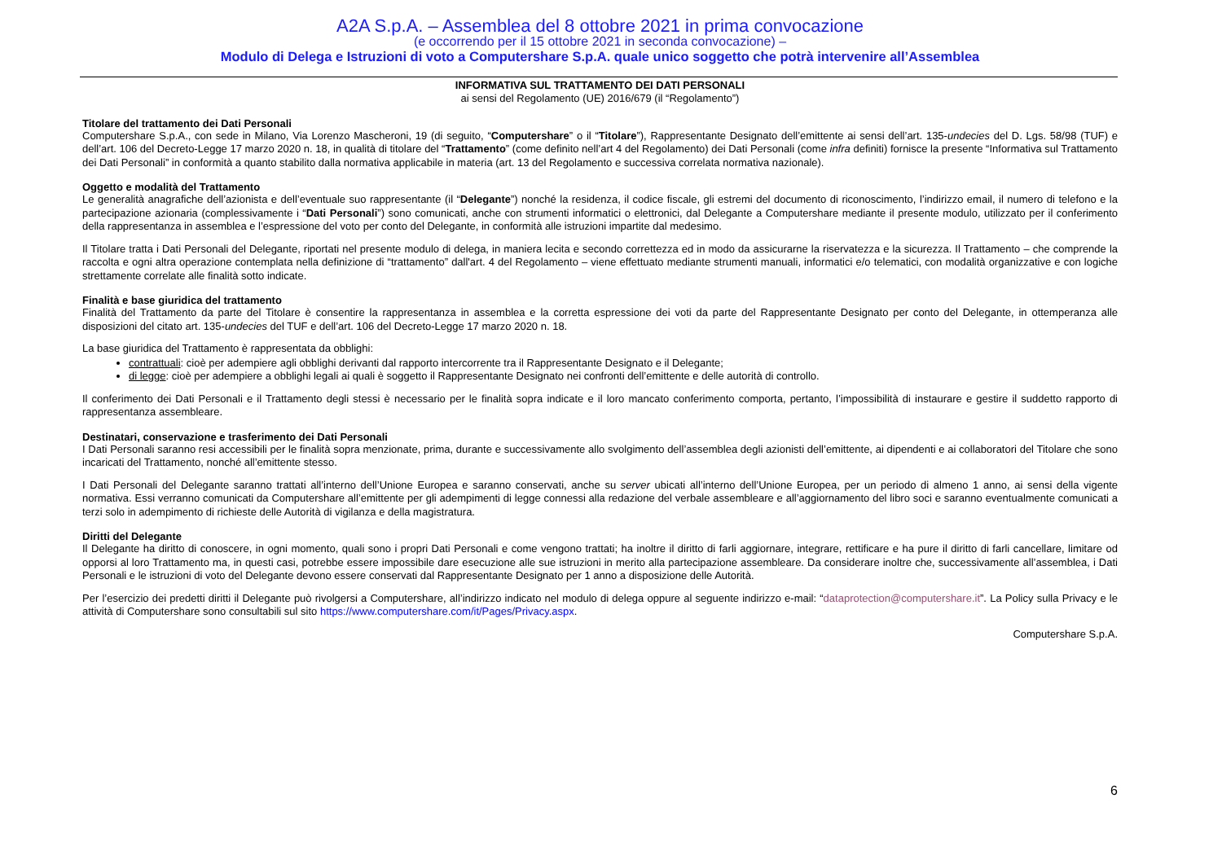A2A S.p.A. – Assemblea del 8 ottobre 2021 in prima convocazione
(e occorrendo per il 15 ottobre 2021 in seconda convocazione) –
Modulo di Delega e Istruzioni di voto a Computershare S.p.A. quale unico soggetto che potrà intervenire all’Assemblea
INFORMATIVA SUL TRATTAMENTO DEI DATI PERSONALI
ai sensi del Regolamento (UE) 2016/679 (il “Regolamento”)
Titolare del trattamento dei Dati Personali
Computershare S.p.A., con sede in Milano, Via Lorenzo Mascheroni, 19 (di seguito, “Computershare” o il “Titolare”), Rappresentante Designato dell’emittente ai sensi dell’art. 135-undecies del D. Lgs. 58/98 (TUF) e dell’art. 106 del Decreto-Legge 17 marzo 2020 n. 18, in qualità di titolare del “Trattamento” (come definito nell’art 4 del Regolamento) dei Dati Personali (come infra definiti) fornisce la presente “Informativa sul Trattamento dei Dati Personali” in conformità a quanto stabilito dalla normativa applicabile in materia (art. 13 del Regolamento e successiva correlata normativa nazionale).
Oggetto e modalità del Trattamento
Le generalità anagrafiche dell’azionista e dell’eventuale suo rappresentante (il “Delegante”) nonché la residenza, il codice fiscale, gli estremi del documento di riconoscimento, l’indirizzo email, il numero di telefono e la partecipazione azionaria (complessivamente i “Dati Personali”) sono comunicati, anche con strumenti informatici o elettronici, dal Delegante a Computershare mediante il presente modulo, utilizzato per il conferimento della rappresentanza in assemblea e l’espressione del voto per conto del Delegante, in conformità alle istruzioni impartite dal medesimo.
Il Titolare tratta i Dati Personali del Delegante, riportati nel presente modulo di delega, in maniera lecita e secondo correttezza ed in modo da assicurarne la riservatezza e la sicurezza. Il Trattamento – che comprende la raccolta e ogni altra operazione contemplata nella definizione di “trattamento” dall'art. 4 del Regolamento – viene effettuato mediante strumenti manuali, informatici e/o telematici, con modalità organizzative e con logiche strettamente correlate alle finalità sotto indicate.
Finalità e base giuridica del trattamento
Finalità del Trattamento da parte del Titolare è consentire la rappresentanza in assemblea e la corretta espressione dei voti da parte del Rappresentante Designato per conto del Delegante, in ottemperanza alle disposizioni del citato art. 135-undecies del TUF e dell’art. 106 del Decreto-Legge 17 marzo 2020 n. 18.
La base giuridica del Trattamento è rappresentata da obblighi:
contrattuali: cioè per adempiere agli obblighi derivanti dal rapporto intercorrente tra il Rappresentante Designato e il Delegante;
di legge: cioè per adempiere a obblighi legali ai quali è soggetto il Rappresentante Designato nei confronti dell’emittente e delle autorità di controllo.
Il conferimento dei Dati Personali e il Trattamento degli stessi è necessario per le finalità sopra indicate e il loro mancato conferimento comporta, pertanto, l’impossibilità di instaurare e gestire il suddetto rapporto di rappresentanza assembleare.
Destinatari, conservazione e trasferimento dei Dati Personali
I Dati Personali saranno resi accessibili per le finalità sopra menzionate, prima, durante e successivamente allo svolgimento dell’assemblea degli azionisti dell’emittente, ai dipendenti e ai collaboratori del Titolare che sono incaricati del Trattamento, nonché all’emittente stesso.
I Dati Personali del Delegante saranno trattati all’interno dell’Unione Europea e saranno conservati, anche su server ubicati all’interno dell’Unione Europea, per un periodo di almeno 1 anno, ai sensi della vigente normativa. Essi verranno comunicati da Computershare all’emittente per gli adempimenti di legge connessi alla redazione del verbale assembleare e all’aggiornamento del libro soci e saranno eventualmente comunicati a terzi solo in adempimento di richieste delle Autorità di vigilanza e della magistratura.
Diritti del Delegante
Il Delegante ha diritto di conoscere, in ogni momento, quali sono i propri Dati Personali e come vengono trattati; ha inoltre il diritto di farli aggiornare, integrare, rettificare e ha pure il diritto di farli cancellare, limitare od opporsi al loro Trattamento ma, in questi casi, potrebbe essere impossibile dare esecuzione alle sue istruzioni in merito alla partecipazione assembleare. Da considerare inoltre che, successivamente all’assemblea, i Dati Personali e le istruzioni di voto del Delegante devono essere conservati dal Rappresentante Designato per 1 anno a disposizione delle Autorità.
Per l’esercizio dei predetti diritti il Delegante può rivolgersi a Computershare, all’indirizzo indicato nel modulo di delega oppure al seguente indirizzo e-mail: “dataprotection@computershare.it”. La Policy sulla Privacy e le attività di Computershare sono consultabili sul sito https://www.computershare.com/it/Pages/Privacy.aspx.
Computershare S.p.A.
6